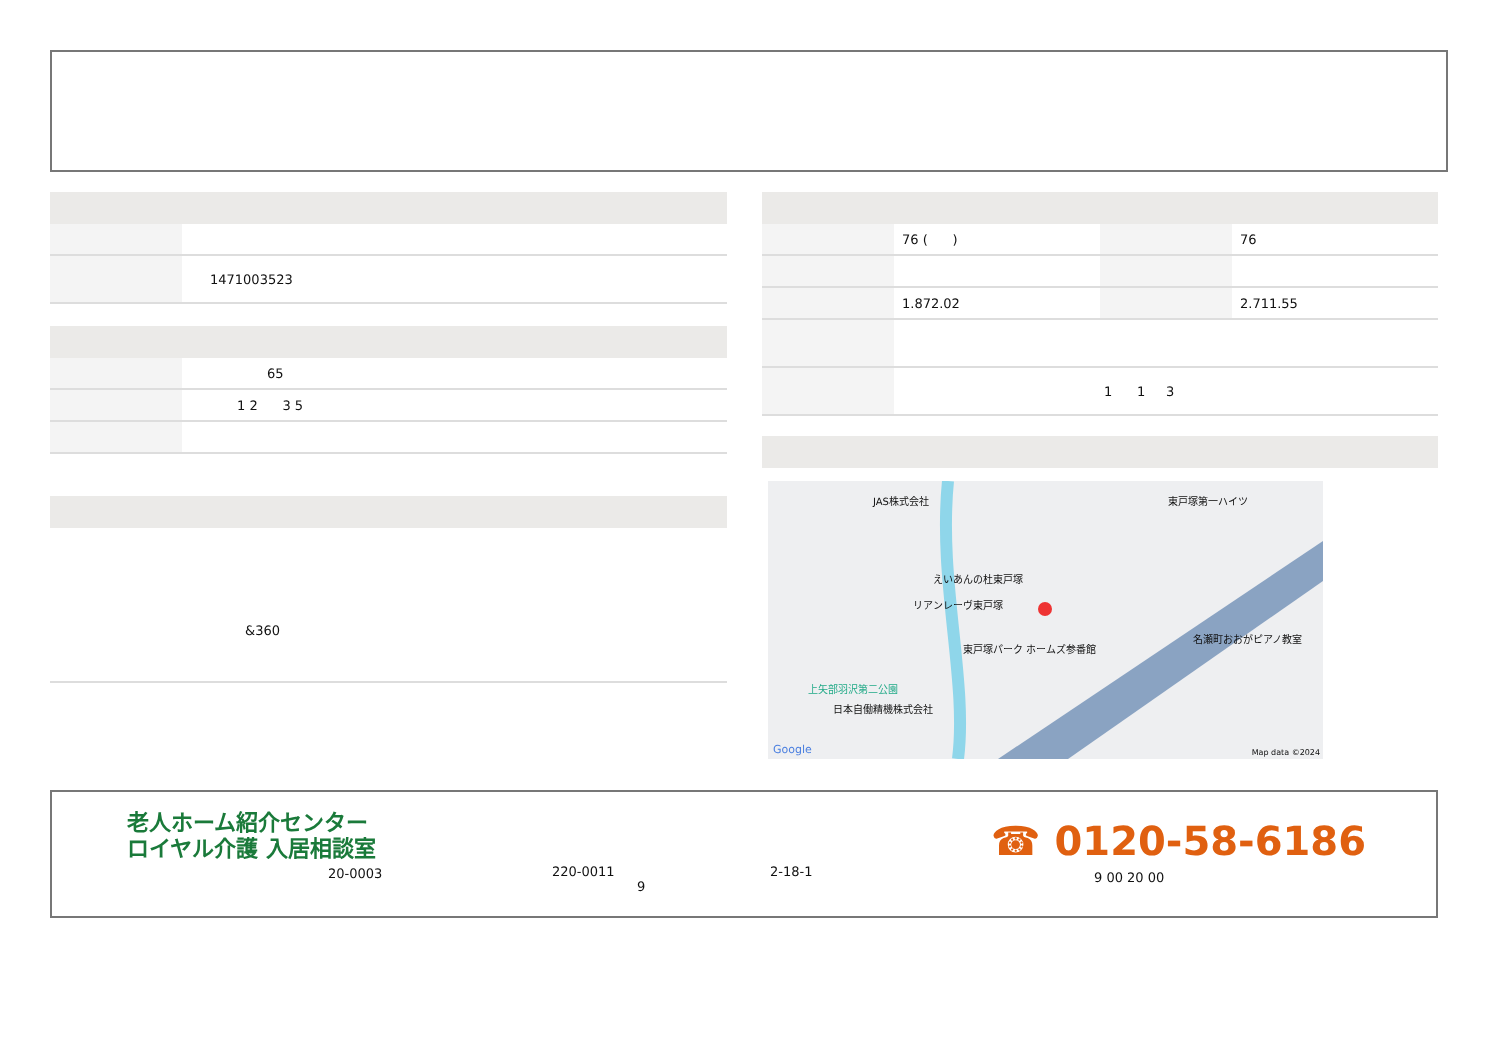| | 1471003523 |
| | 65 |
| | 1 2 3 5 |
&360
| | 76 ( ) | | 76 |
| | 1.872.02 | | 2.711.55 |
| | 1 1 3 | | |
JAS株式会社 東戸塚第一ハイツ
えいあんの杜東戸塚
リアンレーヴ東戸塚
東戸塚パーク ホームズ参番館
名瀬町おおがピアノ教室
上矢部羽沢第二公園
日本自働精機株式会社
Google Map data ©2024
老人ホーム紹介センター
ロイヤル介護 入居相談室
20-0003
220-0011
9
2-18-1
☎ 0120-58-6186
9 00 20 00